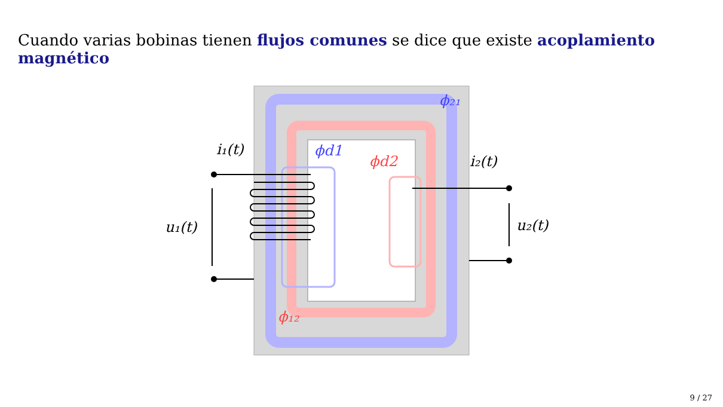Cuando varias bobinas tienen flujos comunes se dice que existe acoplamiento magnético
i₁(t)
i₂(t)
u₁(t)
u₂(t)
ϕ₂₁
ϕd1
ϕd2
ϕ₁₂
9 / 27